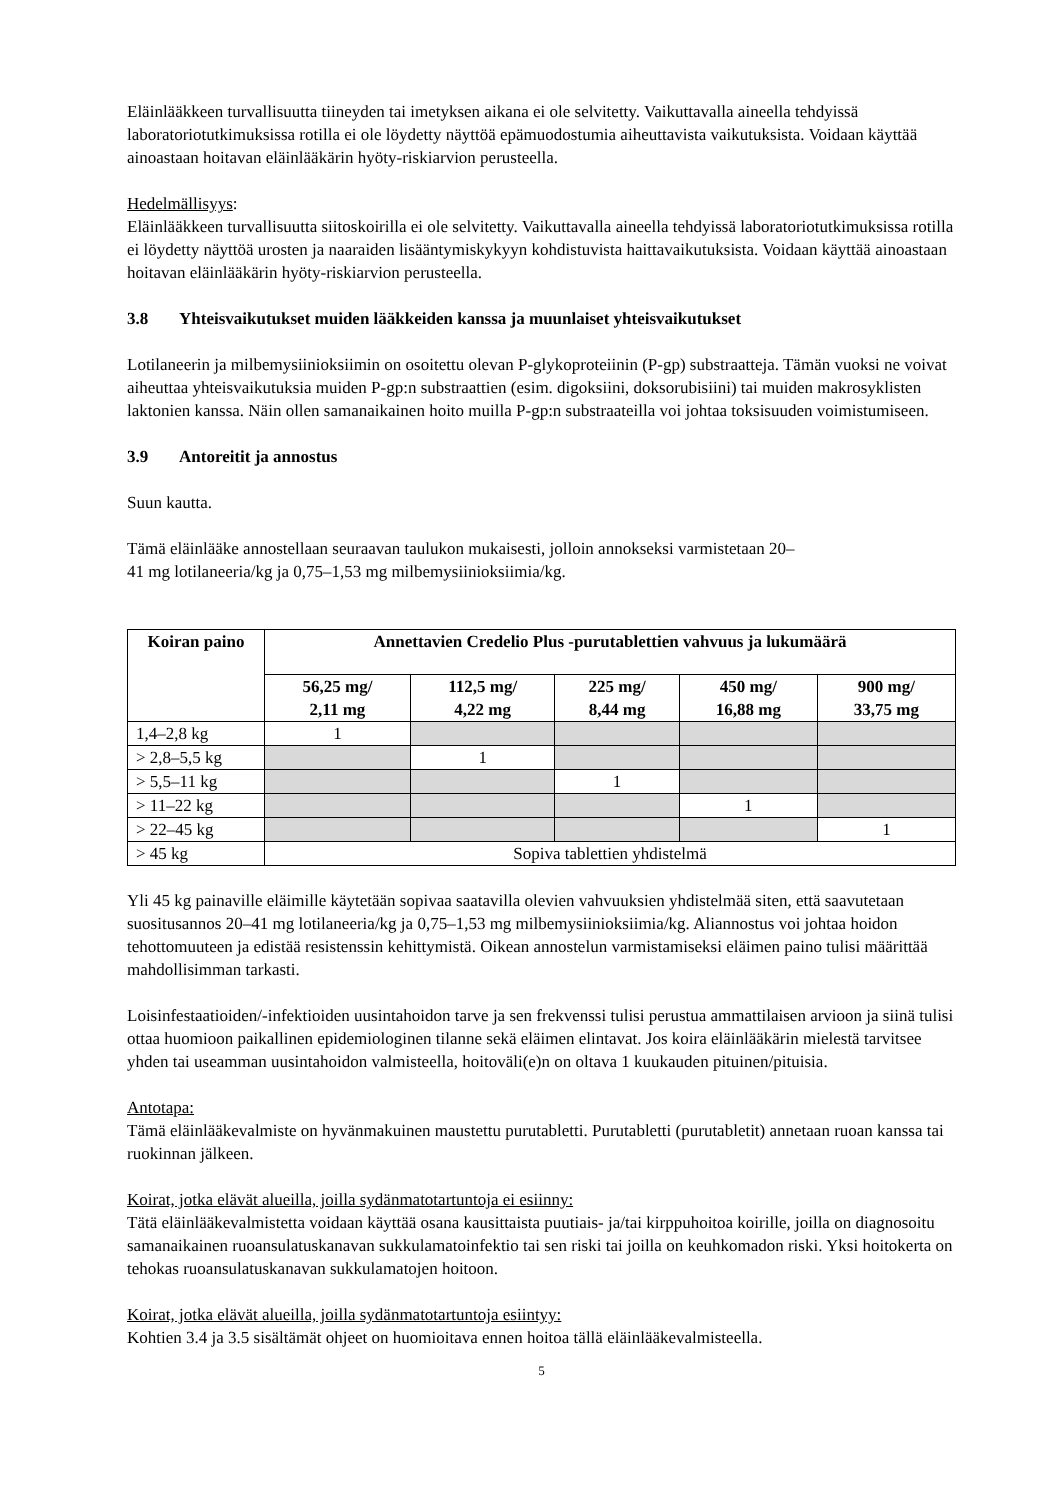Eläinlääkkeen turvallisuutta tiineyden tai imetyksen aikana ei ole selvitetty. Vaikuttavalla aineella tehdyissä laboratoriotutkimuksissa rotilla ei ole löydetty näyttöä epämuodostumia aiheuttavista vaikutuksista. Voidaan käyttää ainoastaan hoitavan eläinlääkärin hyöty-riskiarvion perusteella.
Hedelmällisyys:
Eläinlääkkeen turvallisuutta siitoskoirilla ei ole selvitetty. Vaikuttavalla aineella tehdyissä laboratoriotutkimuksissa rotilla ei löydetty näyttöä urosten ja naaraiden lisääntymiskykyyn kohdistuvista haittavaikutuksista. Voidaan käyttää ainoastaan hoitavan eläinlääkärin hyöty-riskiarvion perusteella.
3.8 Yhteisvaikutukset muiden lääkkeiden kanssa ja muunlaiset yhteisvaikutukset
Lotilaneerin ja milbemysiinioksiimin on osoitettu olevan P-glykoproteiinin (P-gp) substraatteja. Tämän vuoksi ne voivat aiheuttaa yhteisvaikutuksia muiden P-gp:n substraattien (esim. digoksiini, doksorubisiini) tai muiden makrosyklisten laktonien kanssa. Näin ollen samanaikainen hoito muilla P-gp:n substraateilla voi johtaa toksisuuden voimistumiseen.
3.9 Antoreitit ja annostus
Suun kautta.
Tämä eläinlääke annostellaan seuraavan taulukon mukaisesti, jolloin annokseksi varmistetaan 20–
41 mg lotilaneeria/kg ja 0,75–1,53 mg milbemysiinioksiimia/kg.
| Koiran paino | Annettavien Credelio Plus -purutablettien vahvuus ja lukumäärä | | | | |
| --- | --- | --- | --- | --- | --- |
| | 56,25 mg/ 2,11 mg | 112,5 mg/ 4,22 mg | 225 mg/ 8,44 mg | 450 mg/ 16,88 mg | 900 mg/ 33,75 mg |
| 1,4–2,8 kg | 1 | | | | |
| > 2,8–5,5 kg | | 1 | | | |
| > 5,5–11 kg | | | 1 | | |
| > 11–22 kg | | | | 1 | |
| > 22–45 kg | | | | | 1 |
| > 45 kg | Sopiva tablettien yhdistelmä | | | | |
Yli 45 kg painaville eläimille käytetään sopivaa saatavilla olevien vahvuuksien yhdistelmää siten, että saavutetaan suositusannos 20–41 mg lotilaneeria/kg ja 0,75–1,53 mg milbemysiinioksiimia/kg. Aliannostus voi johtaa hoidon tehottomuuteen ja edistää resistenssin kehittymistä. Oikean annostelun varmistamiseksi eläimen paino tulisi määrittää mahdollisimman tarkasti.
Loisinfestaatioiden/-infektioiden uusintahoidon tarve ja sen frekvenssi tulisi perustua ammattilaisen arvioon ja siinä tulisi ottaa huomioon paikallinen epidemiologinen tilanne sekä eläimen elintavat. Jos koira eläinlääkärin mielestä tarvitsee yhden tai useamman uusintahoidon valmisteella, hoitoväli(e)n on oltava 1 kuukauden pituinen/pituisia.
Antotapa:
Tämä eläinlääkevalmiste on hyvänmakuinen maustettu purutabletti. Purutabletti (purutabletit) annetaan ruoan kanssa tai ruokinnan jälkeen.
Koirat, jotka elävät alueilla, joilla sydänmatotartuntoja ei esiinny:
Tätä eläinlääkevalmistetta voidaan käyttää osana kausittaista puutiais- ja/tai kirppuhoitoa koirille, joilla on diagnosoitu samanaikainen ruoansulatuskanavan sukkulamatoinfektio tai sen riski tai joilla on keuhkomadon riski. Yksi hoitokerta on tehokas ruoansulatuskanavan sukkulamatojen hoitoon.
Koirat, jotka elävät alueilla, joilla sydänmatotartuntoja esiintyy:
Kohtien 3.4 ja 3.5 sisältämät ohjeet on huomioitava ennen hoitoa tällä eläinlääkevalmisteella.
5